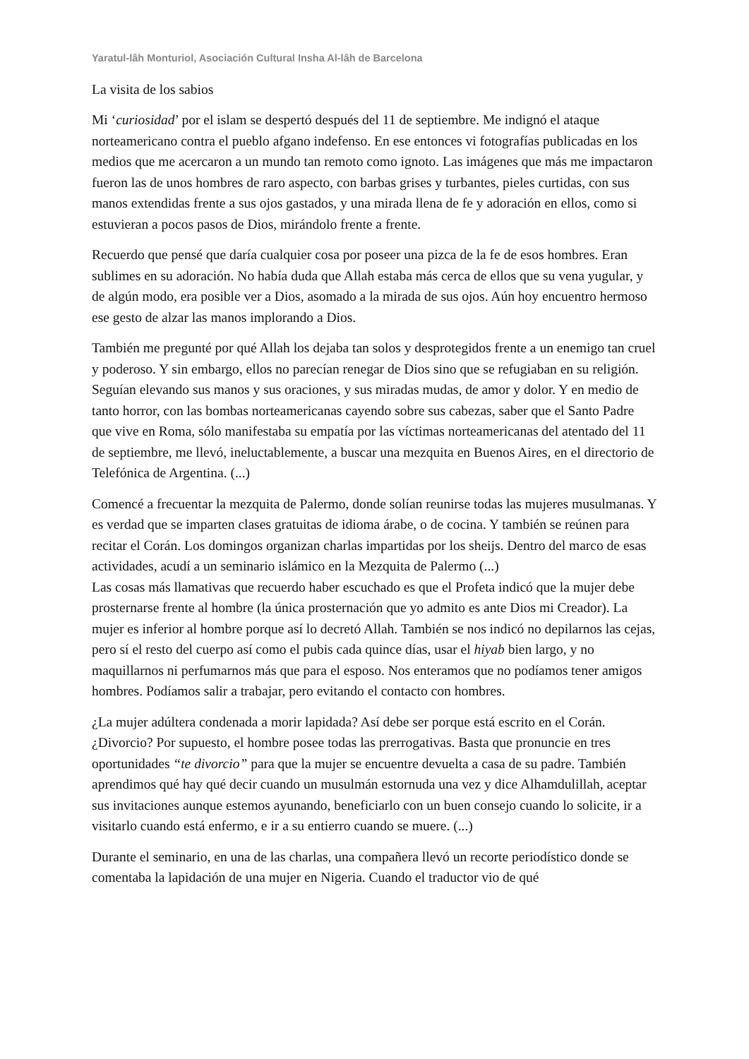Yaratul-lâh Monturiol, Asociación Cultural Insha Al-lâh de Barcelona
La visita de los sabios
Mi ‘curiosidad’ por el islam se despertó después del 11 de septiembre. Me indignó el ataque norteamericano contra el pueblo afgano indefenso. En ese entonces vi fotografías publicadas en los medios que me acercaron a un mundo tan remoto como ignoto. Las imágenes que más me impactaron fueron las de unos hombres de raro aspecto, con barbas grises y turbantes, pieles curtidas, con sus manos extendidas frente a sus ojos gastados, y una mirada llena de fe y adoración en ellos, como si estuvieran a pocos pasos de Dios, mirándolo frente a frente.
Recuerdo que pensé que daría cualquier cosa por poseer una pizca de la fe de esos hombres. Eran sublimes en su adoración. No había duda que Allah estaba más cerca de ellos que su vena yugular, y de algún modo, era posible ver a Dios, asomado a la mirada de sus ojos. Aún hoy encuentro hermoso ese gesto de alzar las manos implorando a Dios.
También me pregunté por qué Allah los dejaba tan solos y desprotegidos frente a un enemigo tan cruel y poderoso. Y sin embargo, ellos no parecían renegar de Dios sino que se refugiaban en su religión. Seguían elevando sus manos y sus oraciones, y sus miradas mudas, de amor y dolor. Y en medio de tanto horror, con las bombas norteamericanas cayendo sobre sus cabezas, saber que el Santo Padre que vive en Roma, sólo manifestaba su empatía por las víctimas norteamericanas del atentado del 11 de septiembre, me llevó, ineluctablemente, a buscar una mezquita en Buenos Aires, en el directorio de Telefónica de Argentina. (...)
Comencé a frecuentar la mezquita de Palermo, donde solían reunirse todas las mujeres musulmanas. Y es verdad que se imparten clases gratuitas de idioma árabe, o de cocina. Y también se reúnen para recitar el Corán. Los domingos organizan charlas impartidas por los sheijs. Dentro del marco de esas actividades, acudí a un seminario islámico en la Mezquita de Palermo (...)
Las cosas más llamativas que recuerdo haber escuchado es que el Profeta indicó que la mujer debe prosternarse frente al hombre (la única prosternación que yo admito es ante Dios mi Creador). La mujer es inferior al hombre porque así lo decretó Allah. También se nos indicó no depilarnos las cejas, pero sí el resto del cuerpo así como el pubis cada quince días, usar el hiyab bien largo, y no maquillarnos ni perfumarnos más que para el esposo. Nos enteramos que no podíamos tener amigos hombres. Podíamos salir a trabajar, pero evitando el contacto con hombres.
¿La mujer adúltera condenada a morir lapidada? Así debe ser porque está escrito en el Corán. ¿Divorcio? Por supuesto, el hombre posee todas las prerrogativas. Basta que pronuncie en tres oportunidades “te divorcio” para que la mujer se encuentre devuelta a casa de su padre. También aprendimos qué hay qué decir cuando un musulmán estornuda una vez y dice Alhamdulillah, aceptar sus invitaciones aunque estemos ayunando, beneficiarlo con un buen consejo cuando lo solicite, ir a visitarlo cuando está enfermo, e ir a su entierro cuando se muere. (...)
Durante el seminario, en una de las charlas, una compañera llevó un recorte periodístico donde se comentaba la lapidación de una mujer en Nigeria. Cuando el traductor vio de qué